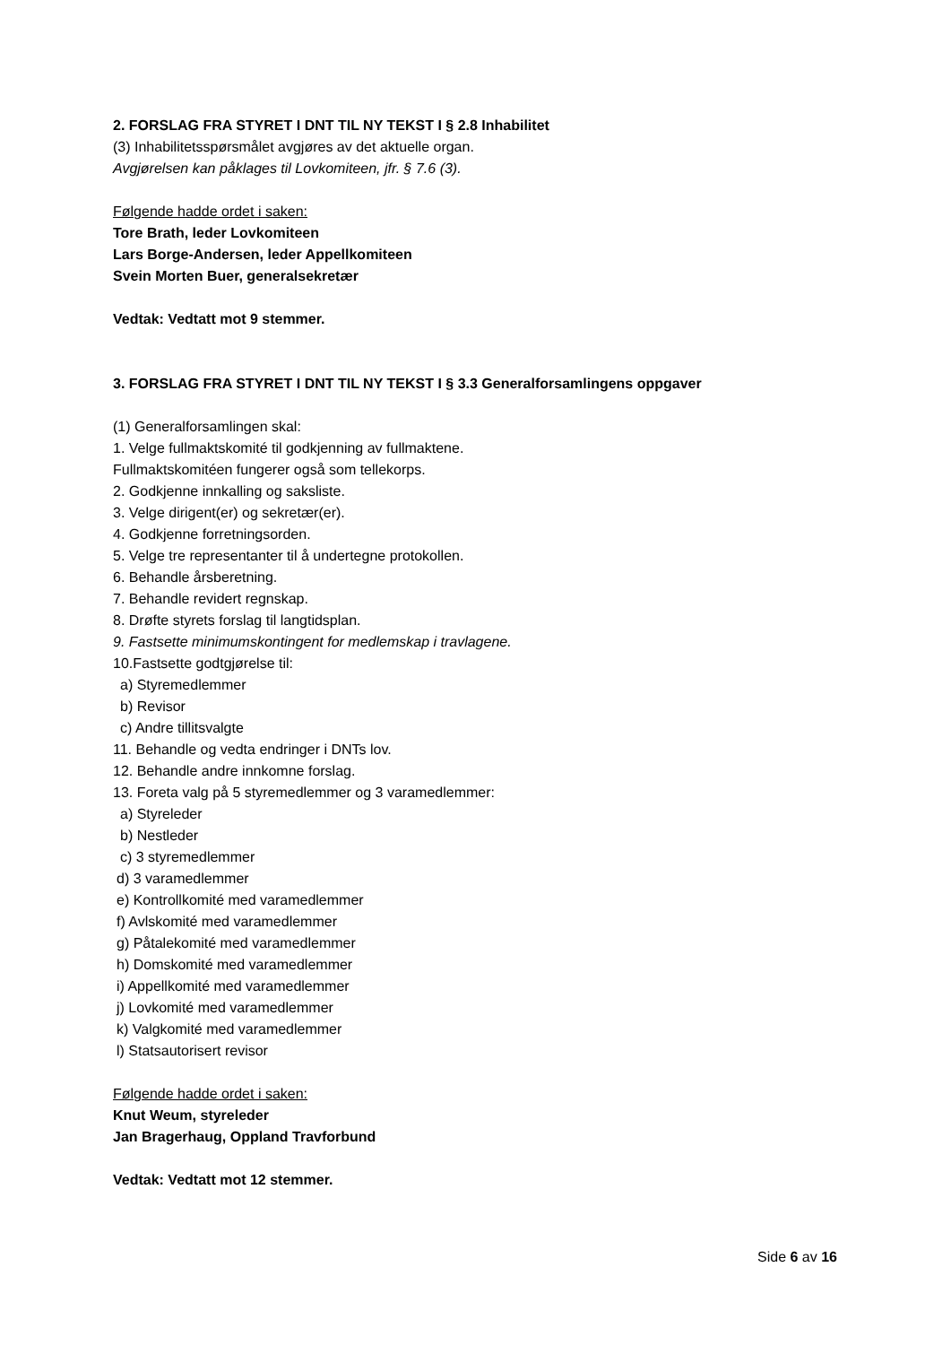2. FORSLAG FRA STYRET I DNT TIL NY TEKST I § 2.8 Inhabilitet
(3) Inhabilitetsspørsmålet avgjøres av det aktuelle organ.
Avgjørelsen kan påklages til Lovkomiteen, jfr. § 7.6 (3).
Følgende hadde ordet i saken:
Tore Brath, leder Lovkomiteen
Lars Borge-Andersen, leder Appellkomiteen
Svein Morten Buer, generalsekretær
Vedtak: Vedtatt mot 9 stemmer.
3. FORSLAG FRA STYRET I DNT TIL NY TEKST I § 3.3 Generalforsamlingens oppgaver
(1) Generalforsamlingen skal:
1. Velge fullmaktskomité til godkjenning av fullmaktene.
Fullmaktskomitéen fungerer også som tellekorps.
2. Godkjenne innkalling og saksliste.
3. Velge dirigent(er) og sekretær(er).
4. Godkjenne forretningsorden.
5. Velge tre representanter til å undertegne protokollen.
6. Behandle årsberetning.
7. Behandle revidert regnskap.
8. Drøfte styrets forslag til langtidsplan.
9. Fastsette minimumskontingent for medlemskap i travlagene.
10.Fastsette godtgjørelse til:
a) Styremedlemmer
b) Revisor
c) Andre tillitsvalgte
11. Behandle og vedta endringer i DNTs lov.
12. Behandle andre innkomne forslag.
13. Foreta valg på 5 styremedlemmer og 3 varamedlemmer:
a) Styreleder
b) Nestleder
c) 3 styremedlemmer
d) 3 varamedlemmer
e) Kontrollkomité med varamedlemmer
f) Avlskomité med varamedlemmer
g) Påtalekomité med varamedlemmer
h) Domskomité med varamedlemmer
i) Appellkomité med varamedlemmer
j) Lovkomité med varamedlemmer
k) Valgkomité med varamedlemmer
l) Statsautorisert revisor
Følgende hadde ordet i saken:
Knut Weum, styreleder
Jan Bragerhaug, Oppland Travforbund
Vedtak: Vedtatt mot 12 stemmer.
Side 6 av 16